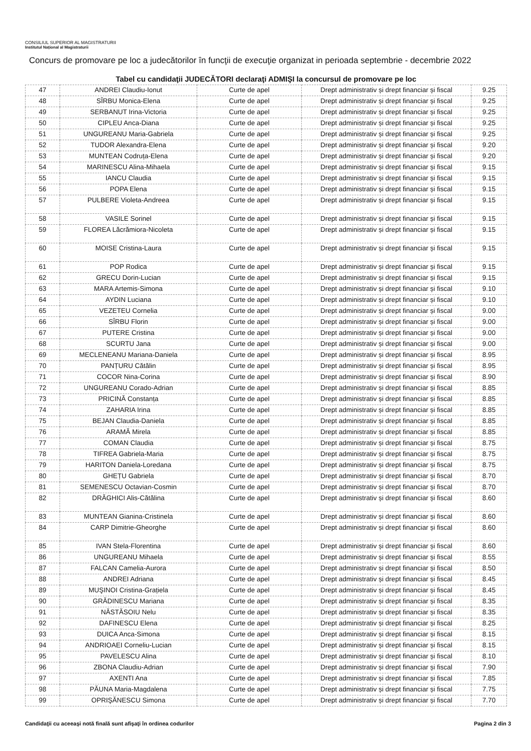CONSILIUL SUPERIOR AL MAGISTRATURII
Institutul Național al Magistraturii
Concurs de promovare pe loc a judecătorilor în funcţii de execuţie organizat in perioada septembrie - decembrie 2022
Tabel cu candidaţii JUDECĂTORI declaraţi ADMIŞI la concursul de promovare pe loc
| 47 | ANDREI Claudiu-Ionut | Curte de apel | Drept administrativ și drept financiar și fiscal | 9.25 |
| 48 | SÎRBU Monica-Elena | Curte de apel | Drept administrativ și drept financiar și fiscal | 9.25 |
| 49 | SERBANUT Irina-Victoria | Curte de apel | Drept administrativ și drept financiar și fiscal | 9.25 |
| 50 | CIPLEU Anca-Diana | Curte de apel | Drept administrativ și drept financiar și fiscal | 9.25 |
| 51 | UNGUREANU Maria-Gabriela | Curte de apel | Drept administrativ și drept financiar și fiscal | 9.25 |
| 52 | TUDOR Alexandra-Elena | Curte de apel | Drept administrativ și drept financiar și fiscal | 9.20 |
| 53 | MUNTEAN Codruța-Elena | Curte de apel | Drept administrativ și drept financiar și fiscal | 9.20 |
| 54 | MARINESCU Alina-Mihaela | Curte de apel | Drept administrativ și drept financiar și fiscal | 9.15 |
| 55 | IANCU Claudia | Curte de apel | Drept administrativ și drept financiar și fiscal | 9.15 |
| 56 | POPA Elena | Curte de apel | Drept administrativ și drept financiar și fiscal | 9.15 |
| 57 | PULBERE Violeta-Andreea | Curte de apel | Drept administrativ și drept financiar și fiscal | 9.15 |
| 58 | VASILE Sorinel | Curte de apel | Drept administrativ și drept financiar și fiscal | 9.15 |
| 59 | FLOREA Lăcrămiora-Nicoleta | Curte de apel | Drept administrativ și drept financiar și fiscal | 9.15 |
| 60 | MOISE Cristina-Laura | Curte de apel | Drept administrativ și drept financiar și fiscal | 9.15 |
| 61 | POP Rodica | Curte de apel | Drept administrativ și drept financiar și fiscal | 9.15 |
| 62 | GRECU Dorin-Lucian | Curte de apel | Drept administrativ și drept financiar și fiscal | 9.15 |
| 63 | MARA Artemis-Simona | Curte de apel | Drept administrativ și drept financiar și fiscal | 9.10 |
| 64 | AYDIN Luciana | Curte de apel | Drept administrativ și drept financiar și fiscal | 9.10 |
| 65 | VEZETEU Cornelia | Curte de apel | Drept administrativ și drept financiar și fiscal | 9.00 |
| 66 | SÎRBU Florin | Curte de apel | Drept administrativ și drept financiar și fiscal | 9.00 |
| 67 | PUTERE Cristina | Curte de apel | Drept administrativ și drept financiar și fiscal | 9.00 |
| 68 | SCURTU Jana | Curte de apel | Drept administrativ și drept financiar și fiscal | 9.00 |
| 69 | MECLENEANU Mariana-Daniela | Curte de apel | Drept administrativ și drept financiar și fiscal | 8.95 |
| 70 | PANȚURU Cătălin | Curte de apel | Drept administrativ și drept financiar și fiscal | 8.95 |
| 71 | COCOR Nina-Corina | Curte de apel | Drept administrativ și drept financiar și fiscal | 8.90 |
| 72 | UNGUREANU Corado-Adrian | Curte de apel | Drept administrativ și drept financiar și fiscal | 8.85 |
| 73 | PRICINĂ Constanța | Curte de apel | Drept administrativ și drept financiar și fiscal | 8.85 |
| 74 | ZAHARIA Irina | Curte de apel | Drept administrativ și drept financiar și fiscal | 8.85 |
| 75 | BEJAN Claudia-Daniela | Curte de apel | Drept administrativ și drept financiar și fiscal | 8.85 |
| 76 | ARAMĂ Mirela | Curte de apel | Drept administrativ și drept financiar și fiscal | 8.85 |
| 77 | COMAN Claudia | Curte de apel | Drept administrativ și drept financiar și fiscal | 8.75 |
| 78 | TIFREA Gabriela-Maria | Curte de apel | Drept administrativ și drept financiar și fiscal | 8.75 |
| 79 | HARITON Daniela-Loredana | Curte de apel | Drept administrativ și drept financiar și fiscal | 8.75 |
| 80 | GHEȚU Gabriela | Curte de apel | Drept administrativ și drept financiar și fiscal | 8.70 |
| 81 | SEMENESCU Octavian-Cosmin | Curte de apel | Drept administrativ și drept financiar și fiscal | 8.70 |
| 82 | DRĂGHICI Alis-Cătălina | Curte de apel | Drept administrativ și drept financiar și fiscal | 8.60 |
| 83 | MUNTEAN Gianina-Cristinela | Curte de apel | Drept administrativ și drept financiar și fiscal | 8.60 |
| 84 | CARP Dimitrie-Gheorghe | Curte de apel | Drept administrativ și drept financiar și fiscal | 8.60 |
| 85 | IVAN Stela-Florentina | Curte de apel | Drept administrativ și drept financiar și fiscal | 8.60 |
| 86 | UNGUREANU Mihaela | Curte de apel | Drept administrativ și drept financiar și fiscal | 8.55 |
| 87 | FALCAN Camelia-Aurora | Curte de apel | Drept administrativ și drept financiar și fiscal | 8.50 |
| 88 | ANDREI Adriana | Curte de apel | Drept administrativ și drept financiar și fiscal | 8.45 |
| 89 | MUŞINOI Cristina-Grațiela | Curte de apel | Drept administrativ și drept financiar și fiscal | 8.45 |
| 90 | GRĂDINESCU Mariana | Curte de apel | Drept administrativ și drept financiar și fiscal | 8.35 |
| 91 | NĂSTĂSOIU Nelu | Curte de apel | Drept administrativ și drept financiar și fiscal | 8.35 |
| 92 | DAFINESCU Elena | Curte de apel | Drept administrativ și drept financiar și fiscal | 8.25 |
| 93 | DUICA Anca-Simona | Curte de apel | Drept administrativ și drept financiar și fiscal | 8.15 |
| 94 | ANDRIOAEI Corneliu-Lucian | Curte de apel | Drept administrativ și drept financiar și fiscal | 8.15 |
| 95 | PAVELESCU Alina | Curte de apel | Drept administrativ și drept financiar și fiscal | 8.10 |
| 96 | ZBONA Claudiu-Adrian | Curte de apel | Drept administrativ și drept financiar și fiscal | 7.90 |
| 97 | AXENTI Ana | Curte de apel | Drept administrativ și drept financiar și fiscal | 7.85 |
| 98 | PĂUNA Maria-Magdalena | Curte de apel | Drept administrativ și drept financiar și fiscal | 7.75 |
| 99 | OPRIŞĂNESCU Simona | Curte de apel | Drept administrativ și drept financiar și fiscal | 7.70 |
Candidaţii cu aceeaşi notă finală sunt afişaţi în ordinea codurilor Pagina 2 din 3